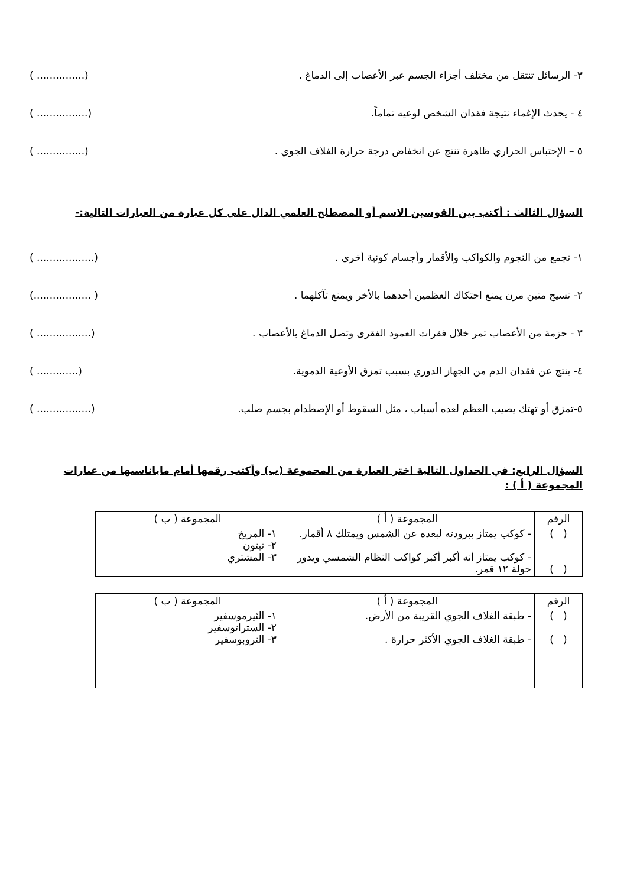٣- الرسائل تنتقل من مختلف أجزاء الجسم عبر الأعصاب إلى الدماغ . (............... )
٤ - يحدث الإغماء نتيجة فقدان الشخص لوعيه تماماً. (................ )
٥ – الإحتباس الحراري ظاهرة تنتج عن انخفاض درجة حرارة الغلاف الجوي . (............... )
السؤال الثالث : أكتب بين القوسين الاسم أو المصطلح العلمي الدال على كل عبارة من العبارات التالية:-
١- تجمع من النجوم والكواكب والأقمار وأجسام كونية أخرى . (.................. )
٢- نسيج متين مرن يمنع احتكاك العظمين أحدهما بالأخر ويمنع تآكلهما . ( ..................)
٣ - حزمة من الأعصاب تمر خلال فقرات العمود الفقرى وتصل الدماغ بالأعصاب . (................. )
٤- ينتج عن فقدان الدم من الجهاز الدوري بسبب تمزق الأوعية الدموية. (............. )
٥-تمزق أو تهتك يصيب العظم لعده أسباب ، مثل السقوط أو الإصطدام بجسم صلب. (................. )
السؤال الرابع: في الجداول التالية اختر العبارة من المجموعة (ب) وأكتب رقمها أمام ماياناسبها من عبارات المجموعة ( أ ) :
| الرقم | المجموعة ( أ ) | المجموعة ( ب ) |
| --- | --- | --- |
| ( ) ( ) | - كوكب يمتاز ببرودته لبعده عن الشمس ويمتلك ٨ أقمار. - كوكب يمتاز أنه أكبر أكبر كواكب النظام الشمسي ويدور حولة ١٢ قمر. | ١- المريخ ٢- نبتون ٣- المشتري |
| الرقم | المجموعة ( أ ) | المجموعة ( ب ) |
| --- | --- | --- |
| ( ) ( ) | - طبقة الغلاف الجوي القريبة من الأرض. - طبقة الغلاف الجوي الأكثر حرارة . | ١- الثيرموسفير ٢- الستراتوسفير ٣- التروبوسفير |